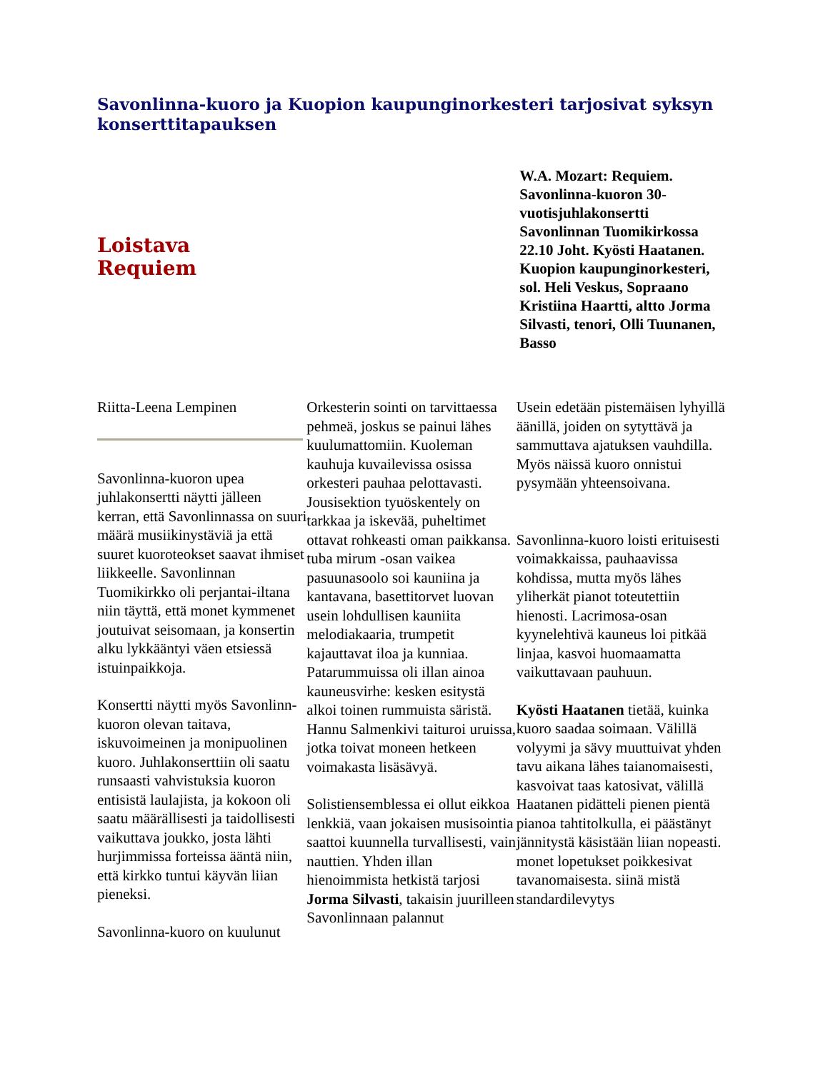Savonlinna-kuoro ja Kuopion kaupunginorkesteri tarjosivat syksyn konserttitapauksen
Loistava
Requiem
W.A. Mozart: Requiem. Savonlinna-kuoron 30-vuotisjuhlakonsertti Savonlinnan Tuomikirkossa 22.10 Joht. Kyösti Haatanen. Kuopion kaupunginorkesteri, sol. Heli Veskus, Sopraano Kristiina Haartti, altto Jorma Silvasti, tenori, Olli Tuunanen, Basso
Riitta-Leena Lempinen
Savonlinna-kuoron upea juhlakonsertti näytti jälleen kerran, että Savonlinnassa on suuri määrä musiikinystäviä ja että suuret kuoroteokset saavat ihmiset liikkeelle. Savonlinnan Tuomikirkko oli perjantai-iltana niin täyttä, että monet kymmenet joutuivat seisomaan, ja konsertin alku lykkääntyi väen etsiessä istuinpaikkoja.
Konsertti näytti myös Savonlinn-kuoron olevan taitava, iskuvoimeinen ja monipuolinen kuoro. Juhlakonserttiin oli saatu runsaasti vahvistuksia kuoron entisistä laulajista, ja kokoon oli saatu määrällisesti ja taidollisesti vaikuttava joukko, josta lähti hurjimmissa forteissa ääntä niin, että kirkko tuntui käyvän liian pieneksi.
Savonlinna-kuoro on kuulunut
Orkesterin sointi on tarvittaessa pehmeä, joskus se painui lähes kuulumattomiin. Kuoleman kauhuja kuvailevissa osissa orkesteri pauhaa pelottavasti. Jousisektion tyuöskentely on tarkkaa ja iskevää, puheltimet ottavat rohkeasti oman paikkansa. tuba mirum -osan vaikea pasuunasoolo soi kauniina ja kantavana, basettitorvet luovan usein lohdullisen kauniita melodiakaaria, trumpetit kajauttavat iloa ja kunniaa. Patarummuissa oli illan ainoa kauneusvirhe: kesken esitystä alkoi toinen rummuista säristä. Hannu Salmenkivi taituroi uruissa, jotka toivat moneen hetkeen voimakasta lisäsävyä.
Solistiensemblessa ei ollut eikkoa lenkkiä, vaan jokaisen musisointia saattoi kuunnella turvallisesti, vain nauttien. Yhden illan hienoimmista hetkistä tarjosi Jorma Silvasti, takaisin juurilleen Savonlinnaan palannut
Usein edetään pistemäisen lyhyillä äänillä, joiden on sytyttävä ja sammuttava ajatuksen vauhdilla. Myös näissä kuoro onnistui pysymään yhteensoivana.
Savonlinna-kuoro loisti erituisesti voimakkaissa, pauhaavissa kohdissa, mutta myös lähes yliherkät pianot toteutettiin hienosti. Lacrimosa-osan kyynelehtivä kauneus loi pitkää linjaa, kasvoi huomaamatta vaikuttavaan pauhuun.
Kyösti Haatanen tietää, kuinka kuoro saadaa soimaan. Välillä volyymi ja sävy muuttuivat yhden tavu aikana lähes taianomaisesti, kasvoivat taas katosivat, välillä Haatanen pidätteli pienen pientä pianoa tahtitolkulla, ei päästänyt jännitystä käsistään liian nopeasti. monet lopetukset poikkesivat tavanomaisesta. siinä mistä standardilevytys